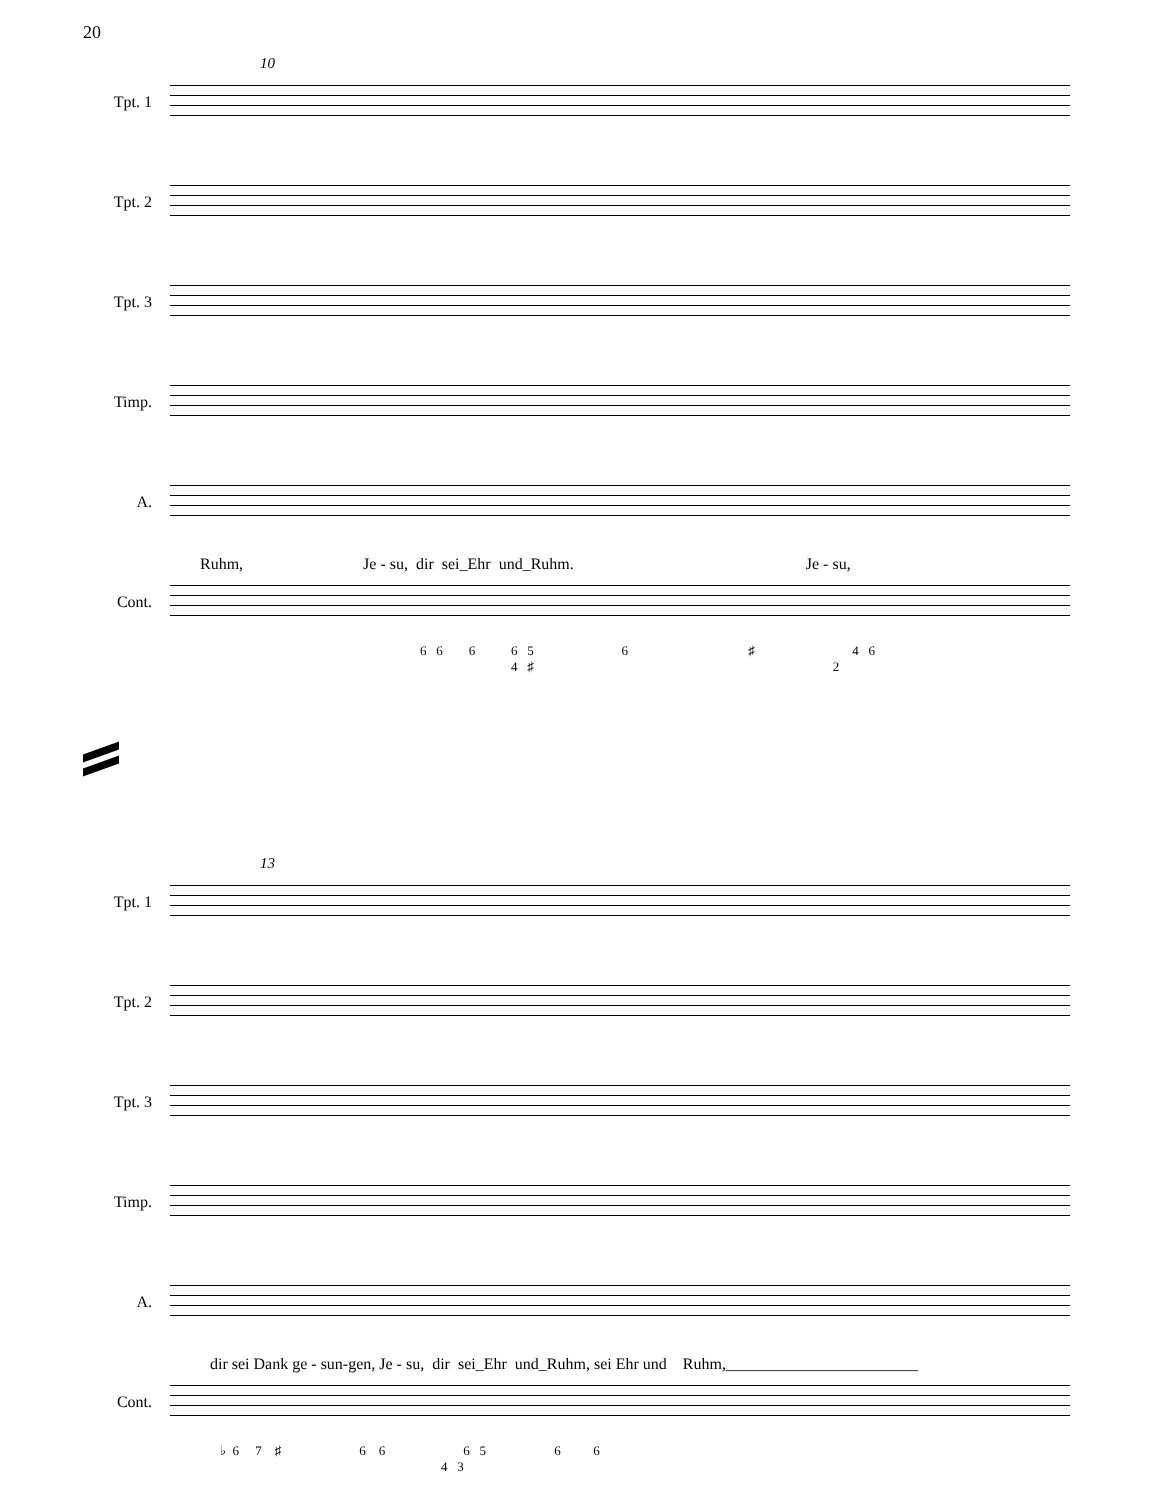20
10
Tpt. 1
Tpt. 2
Tpt. 3
Timp.
A.
Ruhm, Je - su, dir sei_Ehr und_Ruhm. Je - su,
Cont.
6 6 6 6 5 6 ♯ 4 6 4 ♯ 2
13
Tpt. 1
Tpt. 2
Tpt. 3
Timp.
A.
dir sei Dank ge - sun-gen, Je - su, dir sei_Ehr und_Ruhm, sei Ehr und Ruhm,________________________
Cont.
♭ 6 7 ♯ 6 6 6 5 6 6 4 3